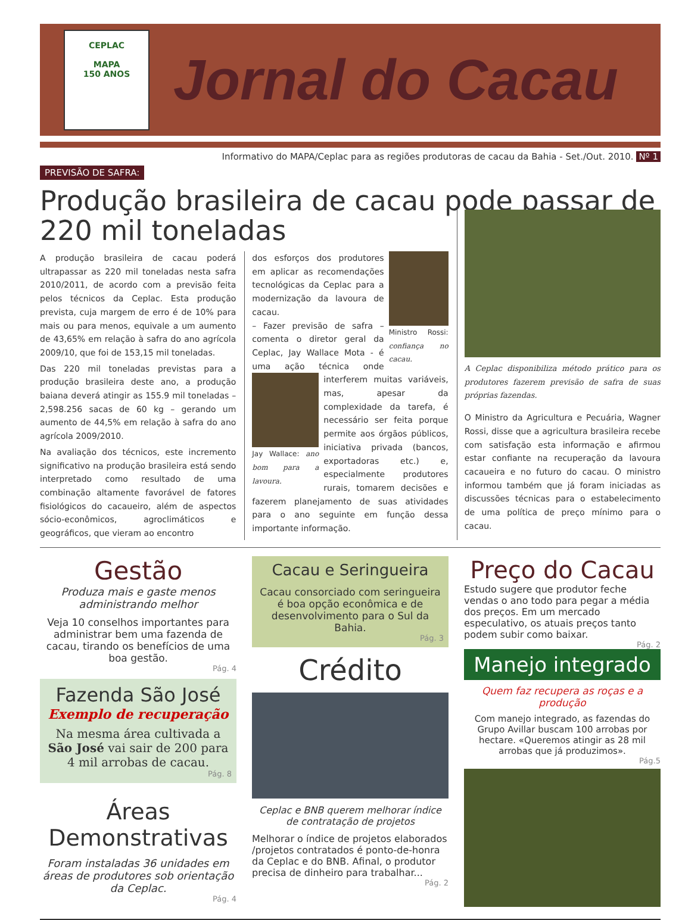CEPLAC
MAPA
150 ANOS
Jornal do Cacau
Informativo do MAPA/Ceplac para as regiões produtoras de cacau da Bahia - Set./Out. 2010. Nº 1
PREVISÃO DE SAFRA:
Produção brasileira de cacau pode passar de 220 mil toneladas
A produção brasileira de cacau poderá ultrapassar as 220 mil toneladas nesta safra 2010/2011, de acordo com a previsão feita pelos técnicos da Ceplac. Esta produção prevista, cuja margem de erro é de 10% para mais ou para menos, equivale a um aumento de 43,65% em relação à safra do ano agrícola 2009/10, que foi de 153,15 mil toneladas.
Das 220 mil toneladas previstas para a produção brasileira deste ano, a produção baiana deverá atingir as 155.9 mil toneladas – 2,598.256 sacas de 60 kg – gerando um aumento de 44,5% em relação à safra do ano agrícola 2009/2010.
Na avaliação dos técnicos, este incremento significativo na produção brasileira está sendo interpretado como resultado de uma combinação altamente favorável de fatores fisiológicos do cacaueiro, além de aspectos sócio-econômicos, agroclimáticos e geográficos, que vieram ao encontro
Ministro Rossi: confiança no cacau.
dos esforços dos produtores em aplicar as recomendações tecnológicas da Ceplac para a modernização da lavoura de cacau.
– Fazer previsão de safra – comenta o diretor geral da Ceplac, Jay Wallace Mota - é uma ação técnica onde interferem
Jay Wallace: ano bom para a lavoura.
muitas variáveis, mas, apesar da complexidade da tarefa, é necessário ser feita porque permite aos órgãos públicos, iniciativa privada (bancos, exportadoras etc.) e, especialmente produtores rurais, tomarem decisões e fazerem planejamento de suas atividades para o ano seguinte em função dessa importante informação.
A Ceplac disponibiliza método prático para os produtores fazerem previsão de safra de suas próprias fazendas.
O Ministro da Agricultura e Pecuária, Wagner Rossi, disse que a agricultura brasileira recebe com satisfação esta informação e afirmou estar confiante na recuperação da lavoura cacaueira e no futuro do cacau. O ministro informou também que já foram iniciadas as discussões técnicas para o estabelecimento de uma política de preço mínimo para o cacau.
Gestão
Produza mais e gaste menos administrando melhor
Veja 10 conselhos importantes para administrar bem uma fazenda de cacau, tirando os benefícios de uma boa gestão.
Pág. 4
Fazenda São José
Exemplo de recuperação
Na mesma área cultivada a São José vai sair de 200 para 4 mil arrobas de cacau.
Pág. 8
Áreas Demonstrativas
Foram instaladas 36 unidades em áreas de produtores sob orientação da Ceplac.
Pág. 4
Cacau e Seringueira
Cacau consorciado com seringueira é boa opção econômica e de desenvolvimento para o Sul da Bahia.
Pág. 3
Crédito
Ceplac e BNB querem melhorar índice de contratação de projetos
Melhorar o índice de projetos elaborados /projetos contratados é ponto-de-honra da Ceplac e do BNB. Afinal, o produtor precisa de dinheiro para trabalhar...
Pág. 2
Preço do Cacau
Estudo sugere que produtor feche vendas o ano todo para pegar a média dos preços. Em um mercado especulativo, os atuais preços tanto podem subir como baixar.
Pág. 2
Manejo integrado
Quem faz recupera as roças e a produção
Com manejo integrado, as fazendas do Grupo Avillar buscam 100 arrobas por hectare. «Queremos atingir as 28 mil arrobas que já produzimos».
Pág.5